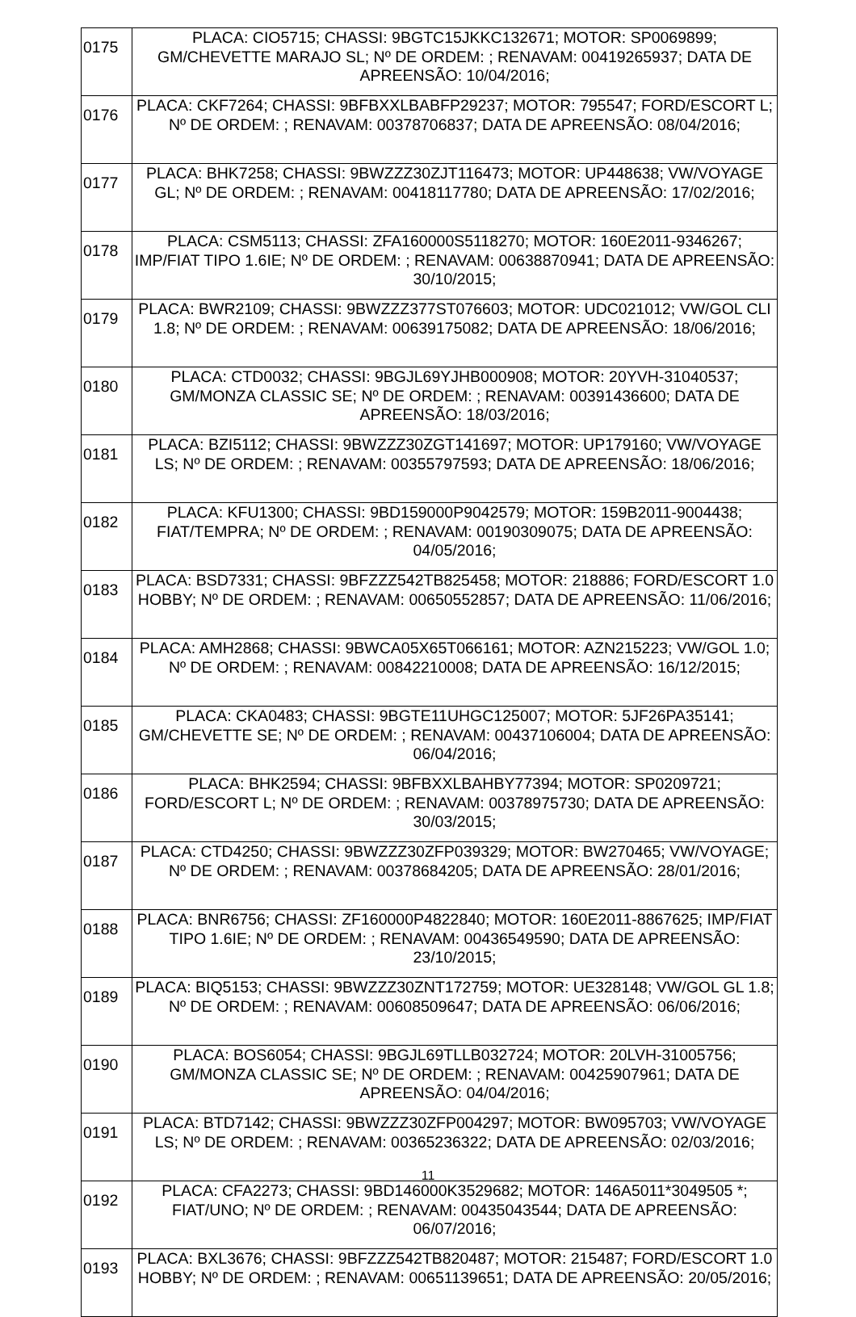| 0175 | PLACA: CIO5715; CHASSI: 9BGTC15JKKC132671; MOTOR: SP0069899; GM/CHEVETTE MARAJO SL; Nº DE ORDEM: ; RENAVAM: 00419265937; DATA DE APREENSÃO: 10/04/2016; |
| 0176 | PLACA: CKF7264; CHASSI: 9BFBXXLBABFP29237; MOTOR: 795547; FORD/ESCORT L; Nº DE ORDEM: ; RENAVAM: 00378706837; DATA DE APREENSÃO: 08/04/2016; |
| 0177 | PLACA: BHK7258; CHASSI: 9BWZZZ30ZJT116473; MOTOR: UP448638; VW/VOYAGE GL; Nº DE ORDEM: ; RENAVAM: 00418117780; DATA DE APREENSÃO: 17/02/2016; |
| 0178 | PLACA: CSM5113; CHASSI: ZFA160000S5118270; MOTOR: 160E2011-9346267; IMP/FIAT TIPO 1.6IE; Nº DE ORDEM: ; RENAVAM: 00638870941; DATA DE APREENSÃO: 30/10/2015; |
| 0179 | PLACA: BWR2109; CHASSI: 9BWZZZ377ST076603; MOTOR: UDC021012; VW/GOL CLI 1.8; Nº DE ORDEM: ; RENAVAM: 00639175082; DATA DE APREENSÃO: 18/06/2016; |
| 0180 | PLACA: CTD0032; CHASSI: 9BGJL69YJHB000908; MOTOR: 20YVH-31040537; GM/MONZA CLASSIC SE; Nº DE ORDEM: ; RENAVAM: 00391436600; DATA DE APREENSÃO: 18/03/2016; |
| 0181 | PLACA: BZI5112; CHASSI: 9BWZZZ30ZGT141697; MOTOR: UP179160; VW/VOYAGE LS; Nº DE ORDEM: ; RENAVAM: 00355797593; DATA DE APREENSÃO: 18/06/2016; |
| 0182 | PLACA: KFU1300; CHASSI: 9BD159000P9042579; MOTOR: 159B2011-9004438; FIAT/TEMPRA; Nº DE ORDEM: ; RENAVAM: 00190309075; DATA DE APREENSÃO: 04/05/2016; |
| 0183 | PLACA: BSD7331; CHASSI: 9BFZZZ542TB825458; MOTOR: 218886; FORD/ESCORT 1.0 HOBBY; Nº DE ORDEM: ; RENAVAM: 00650552857; DATA DE APREENSÃO: 11/06/2016; |
| 0184 | PLACA: AMH2868; CHASSI: 9BWCA05X65T066161; MOTOR: AZN215223; VW/GOL 1.0; Nº DE ORDEM: ; RENAVAM: 00842210008; DATA DE APREENSÃO: 16/12/2015; |
| 0185 | PLACA: CKA0483; CHASSI: 9BGTE11UHGC125007; MOTOR: 5JF26PA35141; GM/CHEVETTE SE; Nº DE ORDEM: ; RENAVAM: 00437106004; DATA DE APREENSÃO: 06/04/2016; |
| 0186 | PLACA: BHK2594; CHASSI: 9BFBXXLBAHBY77394; MOTOR: SP0209721; FORD/ESCORT L; Nº DE ORDEM: ; RENAVAM: 00378975730; DATA DE APREENSÃO: 30/03/2015; |
| 0187 | PLACA: CTD4250; CHASSI: 9BWZZZ30ZFP039329; MOTOR: BW270465; VW/VOYAGE; Nº DE ORDEM: ; RENAVAM: 00378684205; DATA DE APREENSÃO: 28/01/2016; |
| 0188 | PLACA: BNR6756; CHASSI: ZF160000P4822840; MOTOR: 160E2011-8867625; IMP/FIAT TIPO 1.6IE; Nº DE ORDEM: ; RENAVAM: 00436549590; DATA DE APREENSÃO: 23/10/2015; |
| 0189 | PLACA: BIQ5153; CHASSI: 9BWZZZ30ZNT172759; MOTOR: UE328148; VW/GOL GL 1.8; Nº DE ORDEM: ; RENAVAM: 00608509647; DATA DE APREENSÃO: 06/06/2016; |
| 0190 | PLACA: BOS6054; CHASSI: 9BGJL69TLLB032724; MOTOR: 20LVH-31005756; GM/MONZA CLASSIC SE; Nº DE ORDEM: ; RENAVAM: 00425907961; DATA DE APREENSÃO: 04/04/2016; |
| 0191 | PLACA: BTD7142; CHASSI: 9BWZZZ30ZFP004297; MOTOR: BW095703; VW/VOYAGE LS; Nº DE ORDEM: ; RENAVAM: 00365236322; DATA DE APREENSÃO: 02/03/2016; |
| 0192 | PLACA: CFA2273; CHASSI: 9BD146000K3529682; MOTOR: 146A5011*3049505 *; FIAT/UNO; Nº DE ORDEM: ; RENAVAM: 00435043544; DATA DE APREENSÃO: 06/07/2016; |
| 0193 | PLACA: BXL3676; CHASSI: 9BFZZZ542TB820487; MOTOR: 215487; FORD/ESCORT 1.0 HOBBY; Nº DE ORDEM: ; RENAVAM: 00651139651; DATA DE APREENSÃO: 20/05/2016; |
11